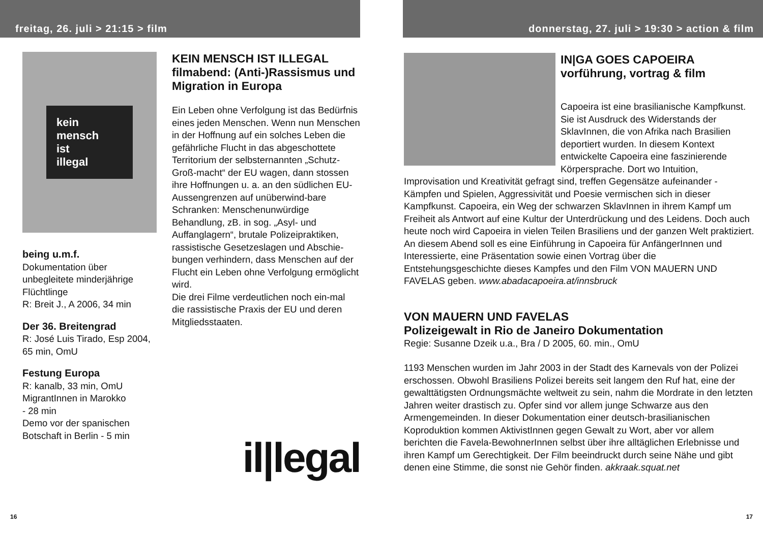freitag, 26. juli > 21:15 > film
kein
mensch
ist
illegal
being u.m.f.
Dokumentation über unbegleitete minderjährige Flüchtlinge
R: Breit J., A 2006, 34 min
Der 36. Breitengrad
R: José Luis Tirado, Esp 2004, 65 min, OmU
Festung Europa
R: kanalb, 33 min, OmU
MigrantInnen in Marokko
- 28 min
Demo vor der spanischen Botschaft in Berlin - 5 min
KEIN MENSCH IST ILLEGAL
filmabend: (Anti-)Rassismus und Migration in Europa
Ein Leben ohne Verfolgung ist das Bedürfnis eines jeden Menschen. Wenn nun Menschen in der Hoffnung auf ein solches Leben die gefährliche Flucht in das abgeschottete Territorium der selbsternannten „Schutz-Groß-macht“ der EU wagen, dann stossen ihre Hoffnungen u. a. an den südlichen EU-Aussengrenzen auf unüberwind-bare Schranken: Menschenunwürdige Behandlung, zB. in sog. „Asyl- und Auffanglagern“, brutale Polizeipraktiken, rassistische Gesetzeslagen und Abschie-bungen verhindern, dass Menschen auf der Flucht ein Leben ohne Verfolgung ermöglicht wird.
Die drei Filme verdeutlichen noch ein-mal die rassistische Praxis der EU und deren Mitgliedsstaaten.
il|legal
16
donnerstag, 27. juli > 19:30 > action & film
IN|GA GOES CAPOEIRA
vorführung, vortrag & film
Capoeira ist eine brasilianische Kampfkunst. Sie ist Ausdruck des Widerstands der SklavInnen, die von Afrika nach Brasilien deportiert wurden. In diesem Kontext entwickelte Capoeira eine faszinierende Körpersprache. Dort wo Intuition, Improvisation und Kreativität gefragt sind, treffen Gegensätze aufeinander - Kämpfen und Spielen, Aggressivität und Poesie vermischen sich in dieser Kampfkunst. Capoeira, ein Weg der schwarzen SklavInnen in ihrem Kampf um Freiheit als Antwort auf eine Kultur der Unterdrückung und des Leidens. Doch auch heute noch wird Capoeira in vielen Teilen Brasiliens und der ganzen Welt praktiziert. An diesem Abend soll es eine Einführung in Capoeira für AnfängerInnen und Interessierte, eine Präsentation sowie einen Vortrag über die Entstehungsgeschichte dieses Kampfes und den Film VON MAUERN UND FAVELAS geben. www.abadacapoeira.at/innsbruck
VON MAUERN UND FAVELAS
Polizeigewalt in Rio de Janeiro Dokumentation
Regie: Susanne Dzeik u.a., Bra / D 2005, 60. min., OmU
1193 Menschen wurden im Jahr 2003 in der Stadt des Karnevals von der Polizei erschossen. Obwohl Brasiliens Polizei bereits seit langem den Ruf hat, eine der gewalttätigsten Ordnungsmächte weltweit zu sein, nahm die Mordrate in den letzten Jahren weiter drastisch zu. Opfer sind vor allem junge Schwarze aus den Armengemeinden. In dieser Dokumentation einer deutsch-brasilianischen Koproduktion kommen AktivistInnen gegen Gewalt zu Wort, aber vor allem berichten die Favela-BewohnerInnen selbst über ihre alltäglichen Erlebnisse und ihren Kampf um Gerechtigkeit. Der Film beeindruckt durch seine Nähe und gibt denen eine Stimme, die sonst nie Gehör finden. akkraak.squat.net
17